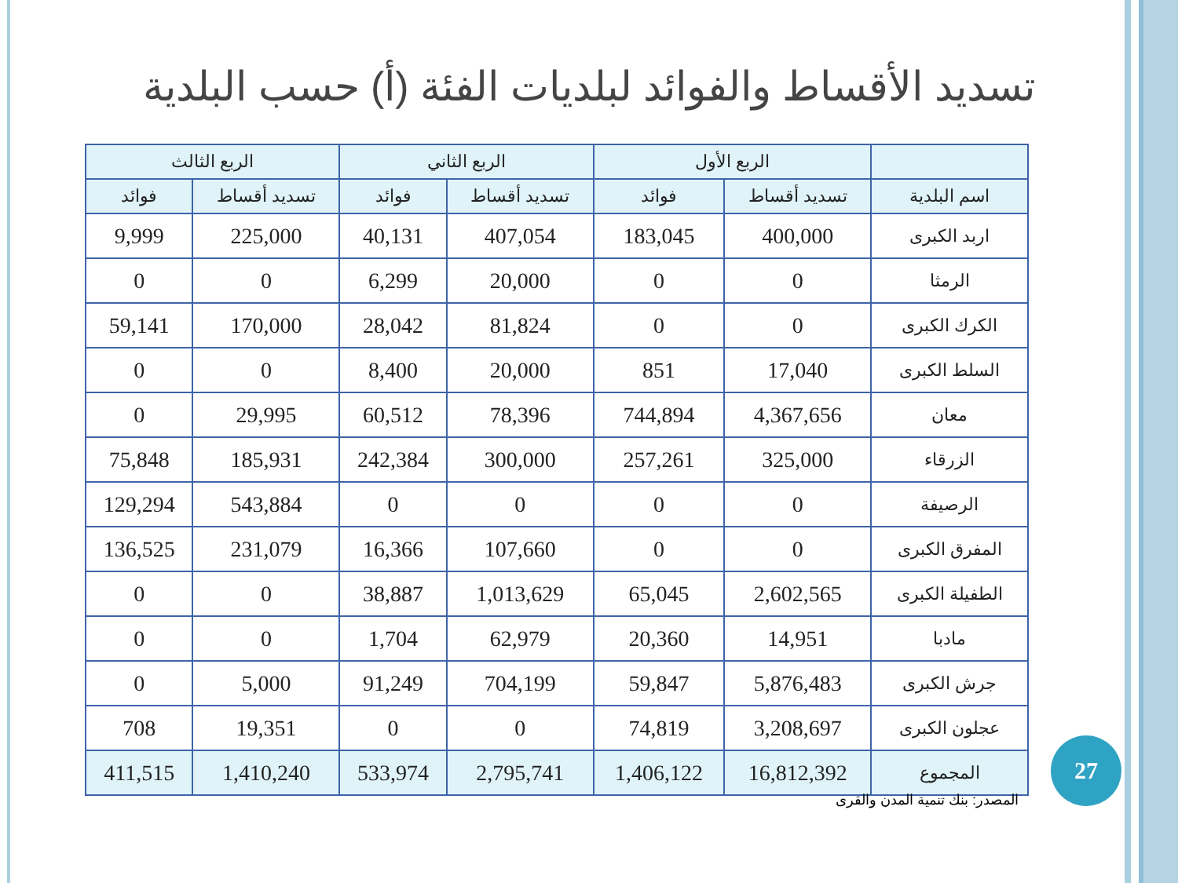تسديد الأقساط والفوائد لبلديات الفئة (أ) حسب البلدية
| | الربع الأول | | الربع الثاني | | الربع الثالث | |
| --- | --- | --- | --- | --- | --- | --- |
| اسم البلدية | تسديد أقساط | فوائد | تسديد أقساط | فوائد | تسديد أقساط | فوائد |
| اربد الكبرى | 400,000 | 183,045 | 407,054 | 40,131 | 225,000 | 9,999 |
| الرمثا | 0 | 0 | 20,000 | 6,299 | 0 | 0 |
| الكرك الكبرى | 0 | 0 | 81,824 | 28,042 | 170,000 | 59,141 |
| السلط الكبرى | 17,040 | 851 | 20,000 | 8,400 | 0 | 0 |
| معان | 4,367,656 | 744,894 | 78,396 | 60,512 | 29,995 | 0 |
| الزرقاء | 325,000 | 257,261 | 300,000 | 242,384 | 185,931 | 75,848 |
| الرصيفة | 0 | 0 | 0 | 0 | 543,884 | 129,294 |
| المفرق الكبرى | 0 | 0 | 107,660 | 16,366 | 231,079 | 136,525 |
| الطفيلة الكبرى | 2,602,565 | 65,045 | 1,013,629 | 38,887 | 0 | 0 |
| مادبا | 14,951 | 20,360 | 62,979 | 1,704 | 0 | 0 |
| جرش الكبرى | 5,876,483 | 59,847 | 704,199 | 91,249 | 5,000 | 0 |
| عجلون الكبرى | 3,208,697 | 74,819 | 0 | 0 | 19,351 | 708 |
| المجموع | 16,812,392 | 1,406,122 | 2,795,741 | 533,974 | 1,410,240 | 411,515 |
27
المصدر: بنك تنمية المدن والقرى